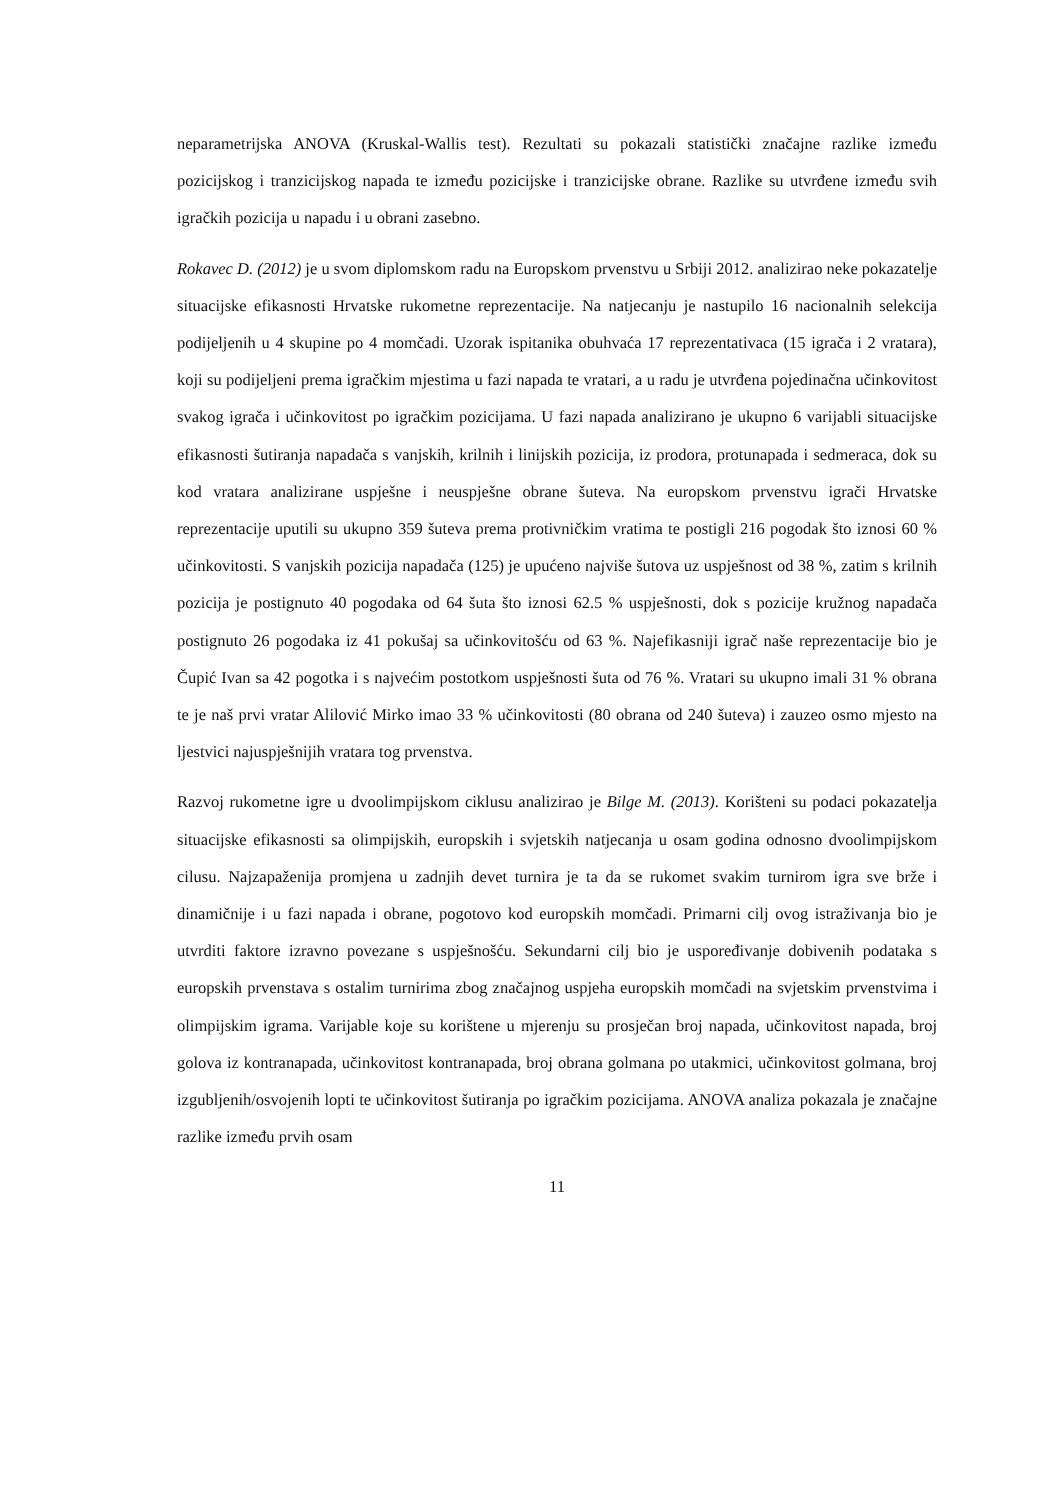neparametrijska ANOVA (Kruskal-Wallis test). Rezultati su pokazali statistički značajne razlike između pozicijskog i tranzicijskog napada te između pozicijske i tranzicijske obrane. Razlike su utvrđene između svih igračkih pozicija u napadu i u obrani zasebno.
Rokavec D. (2012) je u svom diplomskom radu na Europskom prvenstvu u Srbiji 2012. analizirao neke pokazatelje situacijske efikasnosti Hrvatske rukometne reprezentacije. Na natjecanju je nastupilo 16 nacionalnih selekcija podijeljenih u 4 skupine po 4 momčadi. Uzorak ispitanika obuhvaća 17 reprezentativaca (15 igrača i 2 vratara), koji su podijeljeni prema igračkim mjestima u fazi napada te vratari, a u radu je utvrđena pojedinačna učinkovitost svakog igrača i učinkovitost po igračkim pozicijama. U fazi napada analizirano je ukupno 6 varijabli situacijske efikasnosti šutiranja napadača s vanjskih, krilnih i linijskih pozicija, iz prodora, protunapada i sedmeraca, dok su kod vratara analizirane uspješne i neuspješne obrane šuteva. Na europskom prvenstvu igrači Hrvatske reprezentacije uputili su ukupno 359 šuteva prema protivničkim vratima te postigli 216 pogodak što iznosi 60 % učinkovitosti. S vanjskih pozicija napadača (125) je upućeno najviše šutova uz uspješnost od 38 %, zatim s krilnih pozicija je postignuto 40 pogodaka od 64 šuta što iznosi 62.5 % uspješnosti, dok s pozicije kružnog napadača postignuto 26 pogodaka iz 41 pokušaj sa učinkovitošću od 63 %. Najefikasniji igrač naše reprezentacije bio je Čupić Ivan sa 42 pogotka i s najvećim postotkom uspješnosti šuta od 76 %. Vratari su ukupno imali 31 % obrana te je naš prvi vratar Alilović Mirko imao 33 % učinkovitosti (80 obrana od 240 šuteva) i zauzeo osmo mjesto na ljestvici najuspješnijih vratara tog prvenstva.
Razvoj rukometne igre u dvoolimpijskom ciklusu analizirao je Bilge M. (2013). Korišteni su podaci pokazatelja situacijske efikasnosti sa olimpijskih, europskih i svjetskih natjecanja u osam godina odnosno dvoolimpijskom cilusu. Najzapaženija promjena u zadnjih devet turnira je ta da se rukomet svakim turnirom igra sve brže i dinamičnije i u fazi napada i obrane, pogotovo kod europskih momčadi. Primarni cilj ovog istraživanja bio je utvrditi faktore izravno povezane s uspješnošću. Sekundarni cilj bio je uspoređivanje dobivenih podataka s europskih prvenstava s ostalim turnirima zbog značajnog uspjeha europskih momčadi na svjetskim prvenstvima i olimpijskim igrama. Varijable koje su korištene u mjerenju su prosječan broj napada, učinkovitost napada, broj golova iz kontranapada, učinkovitost kontranapada, broj obrana golmana po utakmici, učinkovitost golmana, broj izgubljenih/osvojenih lopti te učinkovitost šutiranja po igračkim pozicijama. ANOVA analiza pokazala je značajne razlike između prvih osam
11